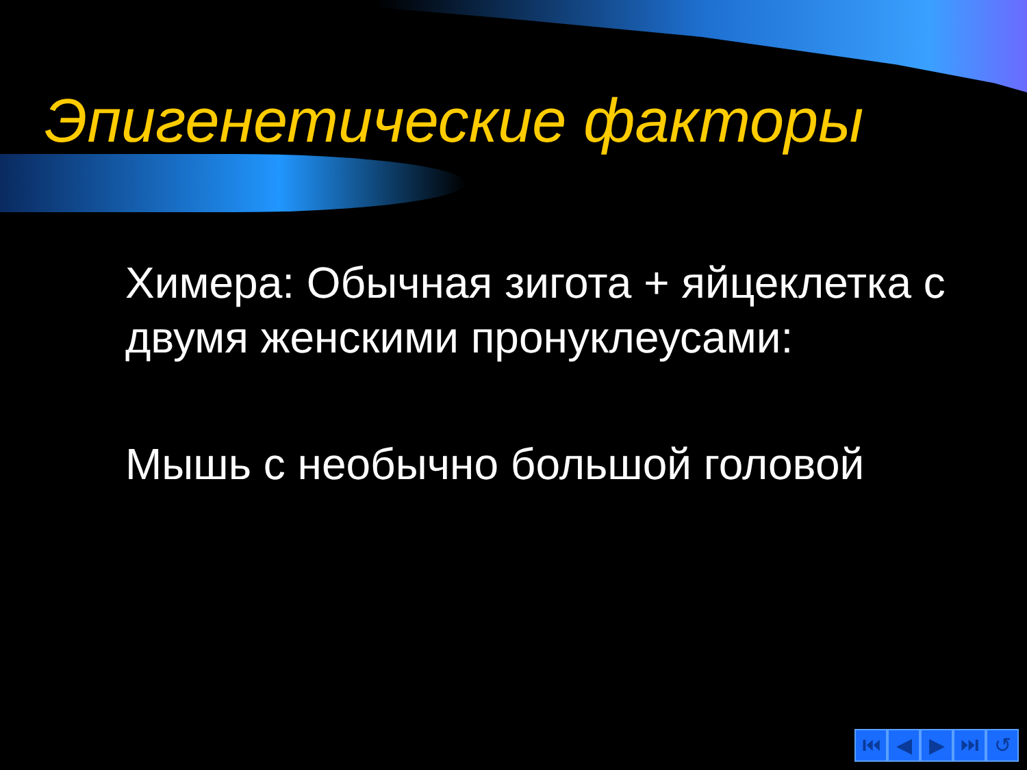Эпигенетические факторы
Химера: Обычная зигота + яйцеклетка с двумя женскими пронуклеусами:
Мышь с необычно большой головой
⏮ ◀ ▶ ⏭ ↺